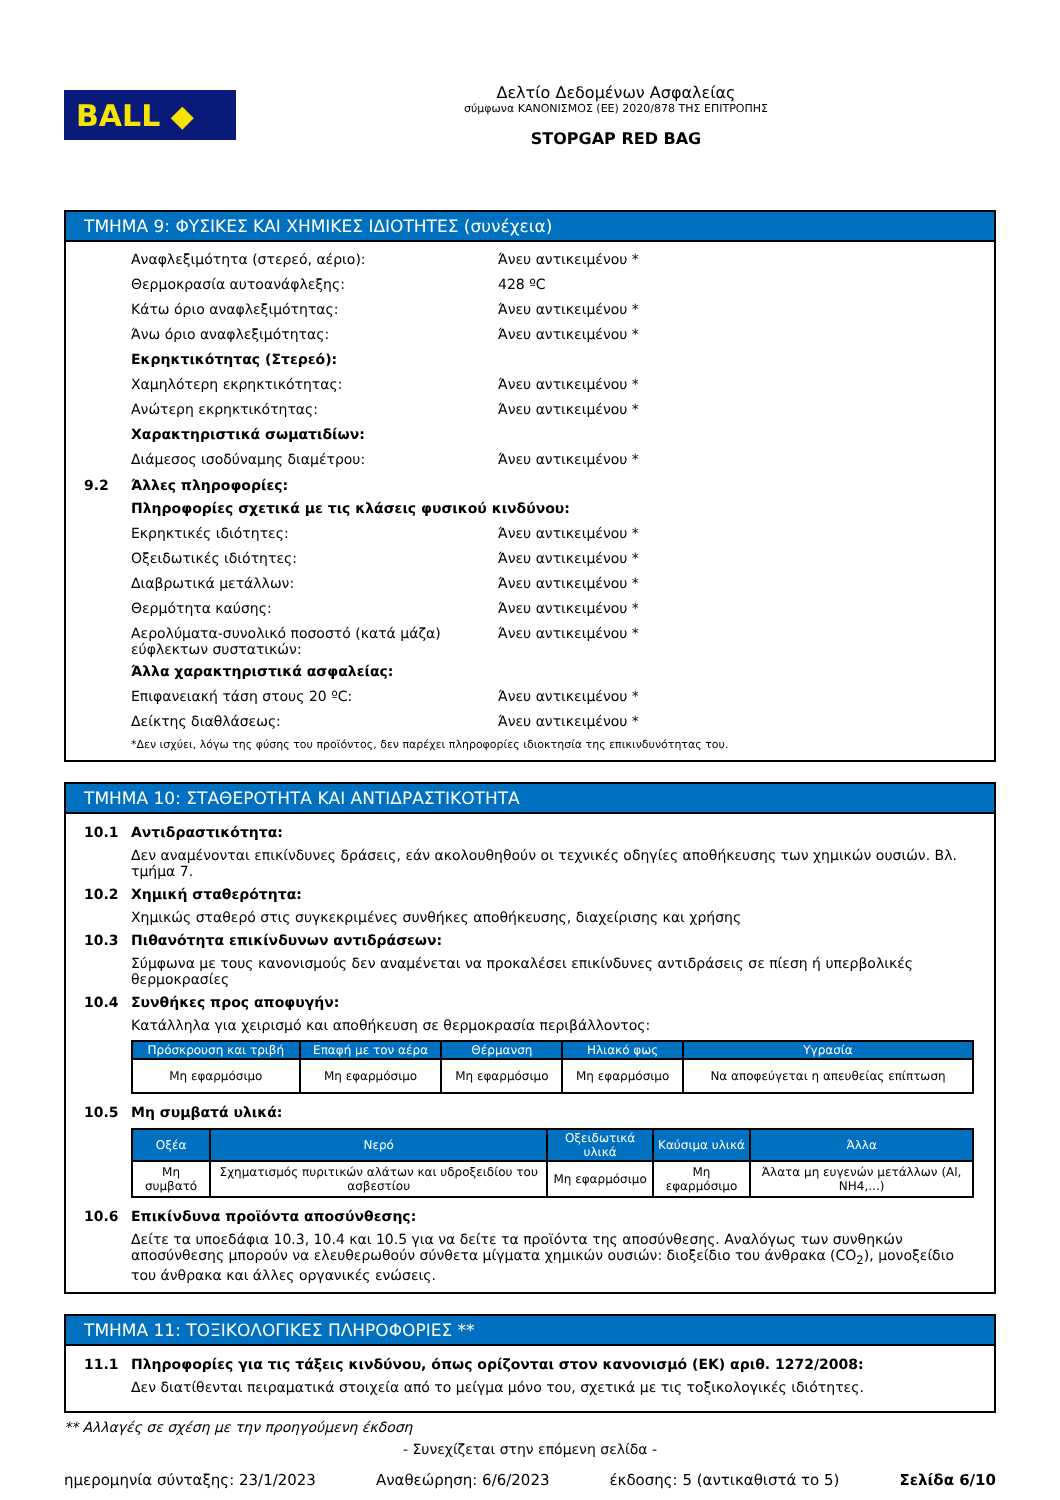BALL ◆
Δελτίο Δεδομένων Ασφαλείας
σύμφωνα ΚΑΝΟΝΙΣΜΟΣ (ΕΕ) 2020/878 ΤΗΣ ΕΠΙΤΡΟΠΗΣ
STOPGAP RED BAG
ΤΜΗΜΑ 9: ΦΥΣΙΚΕΣ ΚΑΙ ΧΗΜΙΚΕΣ ΙΔΙΟΤΗΤΕΣ (συνέχεια)
Αναφλεξιμότητα (στερεό, αέριο): Άνευ αντικειμένου *
Θερμοκρασία αυτοανάφλεξης: 428 ºC
Κάτω όριο αναφλεξιμότητας: Άνευ αντικειμένου *
Άνω όριο αναφλεξιμότητας: Άνευ αντικειμένου *
Εκρηκτικότητας (Στερεό):
Χαμηλότερη εκρηκτικότητας: Άνευ αντικειμένου *
Ανώτερη εκρηκτικότητας: Άνευ αντικειμένου *
Χαρακτηριστικά σωματιδίων:
Διάμεσος ισοδύναμης διαμέτρου: Άνευ αντικειμένου *
9.2 Άλλες πληροφορίες:
Πληροφορίες σχετικά με τις κλάσεις φυσικού κινδύνου:
Εκρηκτικές ιδιότητες: Άνευ αντικειμένου *
Οξειδωτικές ιδιότητες: Άνευ αντικειμένου *
Διαβρωτικά μετάλλων: Άνευ αντικειμένου *
Θερμότητα καύσης: Άνευ αντικειμένου *
Αερολύματα-συνολικό ποσοστό (κατά μάζα) εύφλεκτων συστατικών:
Άνευ αντικειμένου *
Άλλα χαρακτηριστικά ασφαλείας:
Επιφανειακή τάση στους 20 ºC: Άνευ αντικειμένου *
Δείκτης διαθλάσεως: Άνευ αντικειμένου *
*Δεν ισχύει, λόγω της φύσης του προϊόντος, δεν παρέχει πληροφορίες ιδιοκτησία της επικινδυνότητας του.
ΤΜΗΜΑ 10: ΣΤΑΘΕΡΟΤΗΤΑ ΚΑΙ ΑΝΤΙΔΡΑΣΤΙΚΟΤΗΤΑ
10.1 Αντιδραστικότητα:
Δεν αναμένονται επικίνδυνες δράσεις, εάν ακολουθηθούν οι τεχνικές οδηγίες αποθήκευσης των χημικών ουσιών. Βλ. τμήμα 7.
10.2 Χημική σταθερότητα:
Χημικώς σταθερό στις συγκεκριμένες συνθήκες αποθήκευσης, διαχείρισης και χρήσης
10.3 Πιθανότητα επικίνδυνων αντιδράσεων:
Σύμφωνα με τους κανονισμούς δεν αναμένεται να προκαλέσει επικίνδυνες αντιδράσεις σε πίεση ή υπερβολικές θερμοκρασίες
10.4 Συνθήκες προς αποφυγήν:
Κατάλληλα για χειρισμό και αποθήκευση σε θερμοκρασία περιβάλλοντος:
| Πρόσκρουση και τριβή | Επαφή με τον αέρα | Θέρμανση | Ηλιακό φως | Υγρασία |
| --- | --- | --- | --- | --- |
| Μη εφαρμόσιμο | Μη εφαρμόσιμο | Μη εφαρμόσιμο | Μη εφαρμόσιμο | Να αποφεύγεται η απευθείας επίπτωση |
10.5 Μη συμβατά υλικά:
| Οξέα | Νερό | Οξειδωτικά υλικά | Καύσιμα υλικά | Άλλα |
| --- | --- | --- | --- | --- |
| Μη συμβατό | Σχηματισμός πυριτικών αλάτων και υδροξειδίου του ασβεστίου | Μη εφαρμόσιμο | Μη εφαρμόσιμο | Άλατα μη ευγενών μετάλλων (Al, NH4,...) |
10.6 Επικίνδυνα προϊόντα αποσύνθεσης:
Δείτε τα υποεδάφια 10.3, 10.4 και 10.5 για να δείτε τα προϊόντα της αποσύνθεσης. Αναλόγως των συνθηκών αποσύνθεσης μπορούν να ελευθερωθούν σύνθετα μίγματα χημικών ουσιών: διοξείδιο του άνθρακα (CO<sub>2</sub>), μονοξείδιο του άνθρακα και άλλες οργανικές ενώσεις.
ΤΜΗΜΑ 11: ΤΟΞΙΚΟΛΟΓΙΚΕΣ ΠΛΗΡΟΦΟΡΙΕΣ **
11.1 Πληροφορίες για τις τάξεις κινδύνου, όπως ορίζονται στον κανονισμό (ΕΚ) αριθ. 1272/2008:
Δεν διατίθενται πειραματικά στοιχεία από το μείγμα μόνο του, σχετικά με τις τοξικολογικές ιδιότητες.
** Αλλαγές σε σχέση με την προηγούμενη έκδοση
- Συνεχίζεται στην επόμενη σελίδα -
ημερομηνία σύνταξης: 23/1/2023 Αναθεώρηση: 6/6/2023 έκδοσης: 5 (αντικαθιστά το 5) Σελίδα 6/10